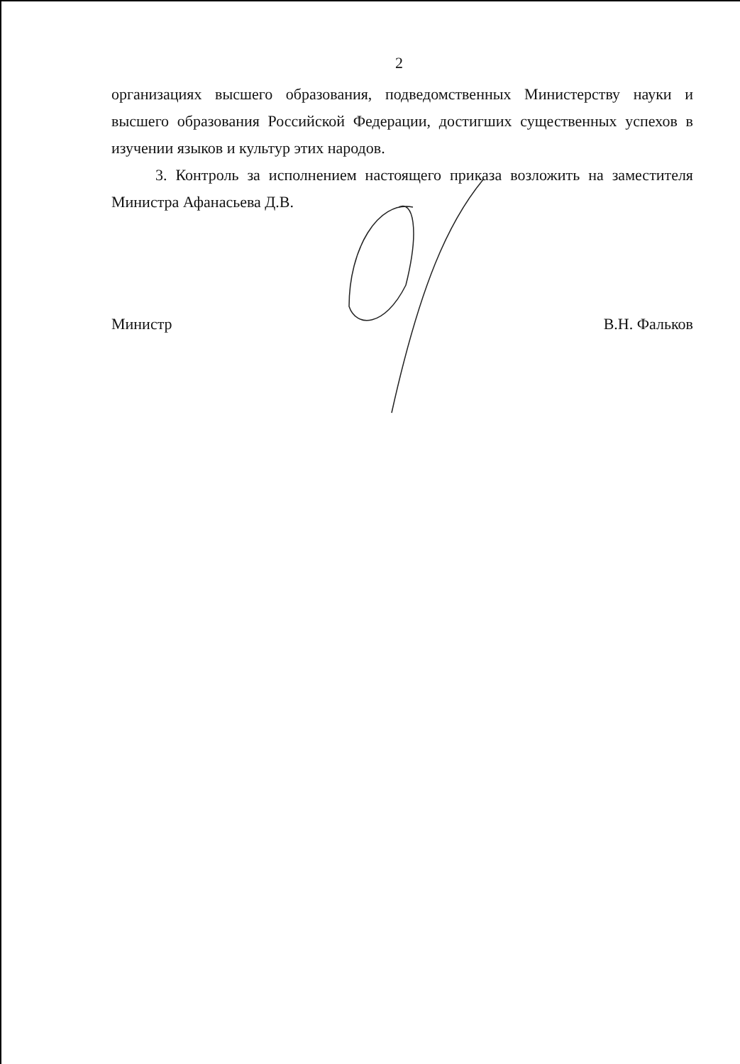2
организациях высшего образования, подведомственных Министерству науки и высшего образования Российской Федерации, достигших существенных успехов в изучении языков и культур этих народов.
3. Контроль за исполнением настоящего приказа возложить на заместителя Министра Афанасьева Д.В.
Министр В.Н. Фальков